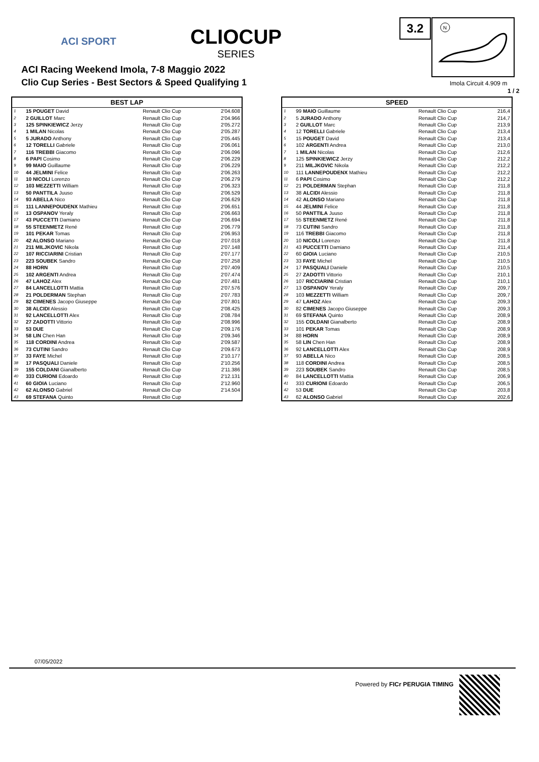ACI SPORT CLIOCUP
SERIES
ACI Racing Weekend Imola, 7-8 Maggio 2022
Clio Cup Series - Best Sectors & Speed Qualifying 1
3.2
N
Imola Circuit 4.909 m
1 / 2
| BEST LAP | | | |
| --- | --- | --- | --- |
| 1 | 15 POUGET David | Renault Clio Cup | 2'04.608 |
| 2 | 2 GUILLOT Marc | Renault Clio Cup | 2'04.966 |
| 3 | 125 SPINKIEWICZ Jerzy | Renault Clio Cup | 2'05.272 |
| 4 | 1 MILAN Nicolas | Renault Clio Cup | 2'05.287 |
| 5 | 5 JURADO Anthony | Renault Clio Cup | 2'05.445 |
| 6 | 12 TORELLI Gabriele | Renault Clio Cup | 2'06.061 |
| 7 | 116 TREBBI Giacomo | Renault Clio Cup | 2'06.096 |
| 8 | 6 PAPI Cosimo | Renault Clio Cup | 2'06.229 |
| 9 | 99 MAIO Guillaume | Renault Clio Cup | 2'06.229 |
| 10 | 44 JELMINI Felice | Renault Clio Cup | 2'06.263 |
| 11 | 10 NICOLI Lorenzo | Renault Clio Cup | 2'06.279 |
| 12 | 103 MEZZETTI William | Renault Clio Cup | 2'06.323 |
| 13 | 50 PANTTILA Juuso | Renault Clio Cup | 2'06.529 |
| 14 | 93 ABELLA Nico | Renault Clio Cup | 2'06.629 |
| 15 | 111 LANNEPOUDENX Mathieu | Renault Clio Cup | 2'06.651 |
| 16 | 13 OSPANOV Yeraly | Renault Clio Cup | 2'06.663 |
| 17 | 43 PUCCETTI Damiano | Renault Clio Cup | 2'06.694 |
| 18 | 55 STEENMETZ René | Renault Clio Cup | 2'06.779 |
| 19 | 101 PEKAR Tomas | Renault Clio Cup | 2'06.953 |
| 20 | 42 ALONSO Mariano | Renault Clio Cup | 2'07.018 |
| 21 | 211 MILJKOVIC Nikola | Renault Clio Cup | 2'07.148 |
| 22 | 107 RICCIARINI Cristian | Renault Clio Cup | 2'07.177 |
| 23 | 223 SOUBEK Sandro | Renault Clio Cup | 2'07.258 |
| 24 | 88 HORN | Renault Clio Cup | 2'07.409 |
| 25 | 102 ARGENTI Andrea | Renault Clio Cup | 2'07.474 |
| 26 | 47 LAHOZ Alex | Renault Clio Cup | 2'07.481 |
| 27 | 84 LANCELLOTTI Mattia | Renault Clio Cup | 2'07.576 |
| 28 | 21 POLDERMAN Stephan | Renault Clio Cup | 2'07.783 |
| 29 | 82 CIMENES Jacopo Giuseppe | Renault Clio Cup | 2'07.801 |
| 30 | 38 ALCIDI Alessio | Renault Clio Cup | 2'08.425 |
| 31 | 92 LANCELLOTTI Alex | Renault Clio Cup | 2'08.784 |
| 32 | 27 ZADOTTI Vittorio | Renault Clio Cup | 2'08.996 |
| 33 | 53 DUE | Renault Clio Cup | 2'09.176 |
| 34 | 58 LIN Chen Han | Renault Clio Cup | 2'09.346 |
| 35 | 118 CORDINI Andrea | Renault Clio Cup | 2'09.587 |
| 36 | 73 CUTINI Sandro | Renault Clio Cup | 2'09.673 |
| 37 | 33 FAYE Michel | Renault Clio Cup | 2'10.177 |
| 38 | 17 PASQUALI Daniele | Renault Clio Cup | 2'10.256 |
| 39 | 155 COLDANI Gianalberto | Renault Clio Cup | 2'11.386 |
| 40 | 333 CURIONI Edoardo | Renault Clio Cup | 2'12.131 |
| 41 | 60 GIOIA Luciano | Renault Clio Cup | 2'12.960 |
| 42 | 62 ALONSO Gabriel | Renault Clio Cup | 2'14.504 |
| 43 | 69 STEFANA Quinto | Renault Clio Cup | |
| SPEED | | | |
| --- | --- | --- | --- |
| 1 | 99 MAIO Guillaume | Renault Clio Cup | 216,4 |
| 2 | 5 JURADO Anthony | Renault Clio Cup | 214,7 |
| 3 | 2 GUILLOT Marc | Renault Clio Cup | 213,9 |
| 4 | 12 TORELLI Gabriele | Renault Clio Cup | 213,4 |
| 5 | 15 POUGET David | Renault Clio Cup | 213,4 |
| 6 | 102 ARGENTI Andrea | Renault Clio Cup | 213,0 |
| 7 | 1 MILAN Nicolas | Renault Clio Cup | 212,6 |
| 8 | 125 SPINKIEWICZ Jerzy | Renault Clio Cup | 212,2 |
| 9 | 211 MILJKOVIC Nikola | Renault Clio Cup | 212,2 |
| 10 | 111 LANNEPOUDENX Mathieu | Renault Clio Cup | 212,2 |
| 11 | 6 PAPI Cosimo | Renault Clio Cup | 212,2 |
| 12 | 21 POLDERMAN Stephan | Renault Clio Cup | 211,8 |
| 13 | 38 ALCIDI Alessio | Renault Clio Cup | 211,8 |
| 14 | 42 ALONSO Mariano | Renault Clio Cup | 211,8 |
| 15 | 44 JELMINI Felice | Renault Clio Cup | 211,8 |
| 16 | 50 PANTTILA Juuso | Renault Clio Cup | 211,8 |
| 17 | 55 STEENMETZ René | Renault Clio Cup | 211,8 |
| 18 | 73 CUTINI Sandro | Renault Clio Cup | 211,8 |
| 19 | 116 TREBBI Giacomo | Renault Clio Cup | 211,8 |
| 20 | 10 NICOLI Lorenzo | Renault Clio Cup | 211,8 |
| 21 | 43 PUCCETTI Damiano | Renault Clio Cup | 211,4 |
| 22 | 60 GIOIA Luciano | Renault Clio Cup | 210,5 |
| 23 | 33 FAYE Michel | Renault Clio Cup | 210,5 |
| 24 | 17 PASQUALI Daniele | Renault Clio Cup | 210,5 |
| 25 | 27 ZADOTTI Vittorio | Renault Clio Cup | 210,1 |
| 26 | 107 RICCIARINI Cristian | Renault Clio Cup | 210,1 |
| 27 | 13 OSPANOV Yeraly | Renault Clio Cup | 209,7 |
| 28 | 103 MEZZETTI William | Renault Clio Cup | 209,7 |
| 29 | 47 LAHOZ Alex | Renault Clio Cup | 209,3 |
| 30 | 82 CIMENES Jacopo Giuseppe | Renault Clio Cup | 209,3 |
| 31 | 69 STEFANA Quinto | Renault Clio Cup | 208,9 |
| 32 | 155 COLDANI Gianalberto | Renault Clio Cup | 208,9 |
| 33 | 101 PEKAR Tomas | Renault Clio Cup | 208,9 |
| 34 | 88 HORN | Renault Clio Cup | 208,9 |
| 35 | 58 LIN Chen Han | Renault Clio Cup | 208,9 |
| 36 | 92 LANCELLOTTI Alex | Renault Clio Cup | 208,9 |
| 37 | 93 ABELLA Nico | Renault Clio Cup | 208,5 |
| 38 | 118 CORDINI Andrea | Renault Clio Cup | 208,5 |
| 39 | 223 SOUBEK Sandro | Renault Clio Cup | 208,5 |
| 40 | 84 LANCELLOTTI Mattia | Renault Clio Cup | 206,9 |
| 41 | 333 CURIONI Edoardo | Renault Clio Cup | 206,5 |
| 42 | 53 DUE | Renault Clio Cup | 203,8 |
| 43 | 62 ALONSO Gabriel | Renault Clio Cup | 202,6 |
07/05/2022
Powered by FICr PERUGIA TIMING